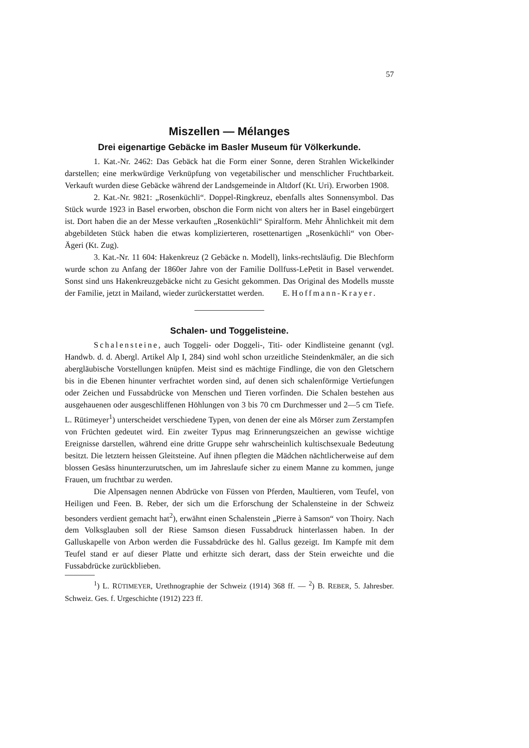57
Miszellen — Mélanges
Drei eigenartige Gebäcke im Basler Museum für Völkerkunde.
1. Kat.-Nr. 2462: Das Gebäck hat die Form einer Sonne, deren Strahlen Wickelkinder darstellen; eine merkwürdige Verknüpfung von vegetabilischer und menschlicher Fruchtbarkeit. Verkauft wurden diese Gebäcke während der Landsgemeinde in Altdorf (Kt. Uri). Erworben 1908.
2. Kat.-Nr. 9821: „Rosenküchli“. Doppel-Ringkreuz, ebenfalls altes Sonnensymbol. Das Stück wurde 1923 in Basel erworben, obschon die Form nicht von alters her in Basel eingebürgert ist. Dort haben die an der Messe verkauften „Rosenküchli“ Spiralform. Mehr Ähnlichkeit mit dem abgebildeten Stück haben die etwas komplizierteren, rosettenartigen „Rosenküchli“ von Ober-Ägeri (Kt. Zug).
3. Kat.-Nr. 11 604: Hakenkreuz (2 Gebäcke n. Modell), links-rechtsläufig. Die Blechform wurde schon zu Anfang der 1860er Jahre von der Familie Dollfuss-LePetit in Basel verwendet. Sonst sind uns Hakenkreuzgebäcke nicht zu Gesicht gekommen. Das Original des Modells musste der Familie, jetzt in Mailand, wieder zurückerstattet werden. E. Hoffmann-Krayer.
Schalen- und Toggelisteine.
Schalensteine, auch Toggeli- oder Doggeli-, Titi- oder Kindlisteine genannt (vgl. Handwb. d. d. Abergl. Artikel Alp I, 284) sind wohl schon urzeitliche Steindenkmäler, an die sich abergläubische Vorstellungen knüpfen. Meist sind es mächtige Findlinge, die von den Gletschern bis in die Ebenen hinunter verfrachtet worden sind, auf denen sich schalenförmige Vertiefungen oder Zeichen und Fussabdrücke von Menschen und Tieren vorfinden. Die Schalen bestehen aus ausgehauenen oder ausgeschliffenen Höhlungen von 3 bis 70 cm Durchmesser und 2—5 cm Tiefe. L. Rütimeyer<sup>1</sup>) unterscheidet verschiedene Typen, von denen der eine als Mörser zum Zerstampfen von Früchten gedeutet wird. Ein zweiter Typus mag Erinnerungszeichen an gewisse wichtige Ereignisse darstellen, während eine dritte Gruppe sehr wahrscheinlich kultischsexuale Bedeutung besitzt. Die letztern heissen Gleitsteine. Auf ihnen pflegten die Mädchen nächtlicherweise auf dem blossen Gesäss hinunterzurutschen, um im Jahreslaufe sicher zu einem Manne zu kommen, junge Frauen, um fruchtbar zu werden.
Die Alpensagen nennen Abdrücke von Füssen von Pferden, Maultieren, vom Teufel, von Heiligen und Feen. B. Reber, der sich um die Erforschung der Schalensteine in der Schweiz besonders verdient gemacht hat<sup>2</sup>), erwähnt einen Schalenstein „Pierre à Samson“ von Thoiry. Nach dem Volksglauben soll der Riese Samson diesen Fussabdruck hinterlassen haben. In der Galluskapelle von Arbon werden die Fussabdrücke des hl. Gallus gezeigt. Im Kampfe mit dem Teufel stand er auf dieser Platte und erhitzte sich derart, dass der Stein erweichte und die Fussabdrücke zurückblieben.
<sup>1</sup>) L. RÜTIMEYER, Urethnographie der Schweiz (1914) 368 ff. — <sup>2</sup>) B. REBER, 5. Jahresber. Schweiz. Ges. f. Urgeschichte (1912) 223 ff.